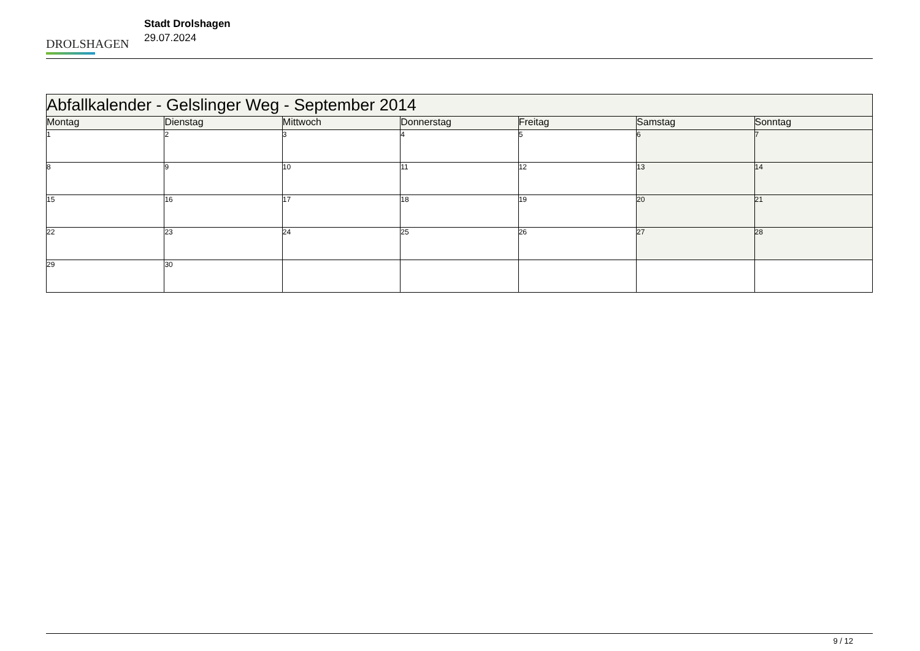DROLSHAGEN
Stadt Drolshagen
29.07.2024
| Abfallkalender - Gelslinger Weg - September 2014 | | | | | | |
| --- | --- | --- | --- | --- | --- | --- |
| Montag | Dienstag | Mittwoch | Donnerstag | Freitag | Samstag | Sonntag |
| 1 | 2 | 3 | 4 | 5 | 6 | 7 |
| 8 | 9 | 10 | 11 | 12 | 13 | 14 |
| 15 | 16 | 17 | 18 | 19 | 20 | 21 |
| 22 | 23 | 24 | 25 | 26 | 27 | 28 |
| 29 | 30 | | | | | |
9 / 12